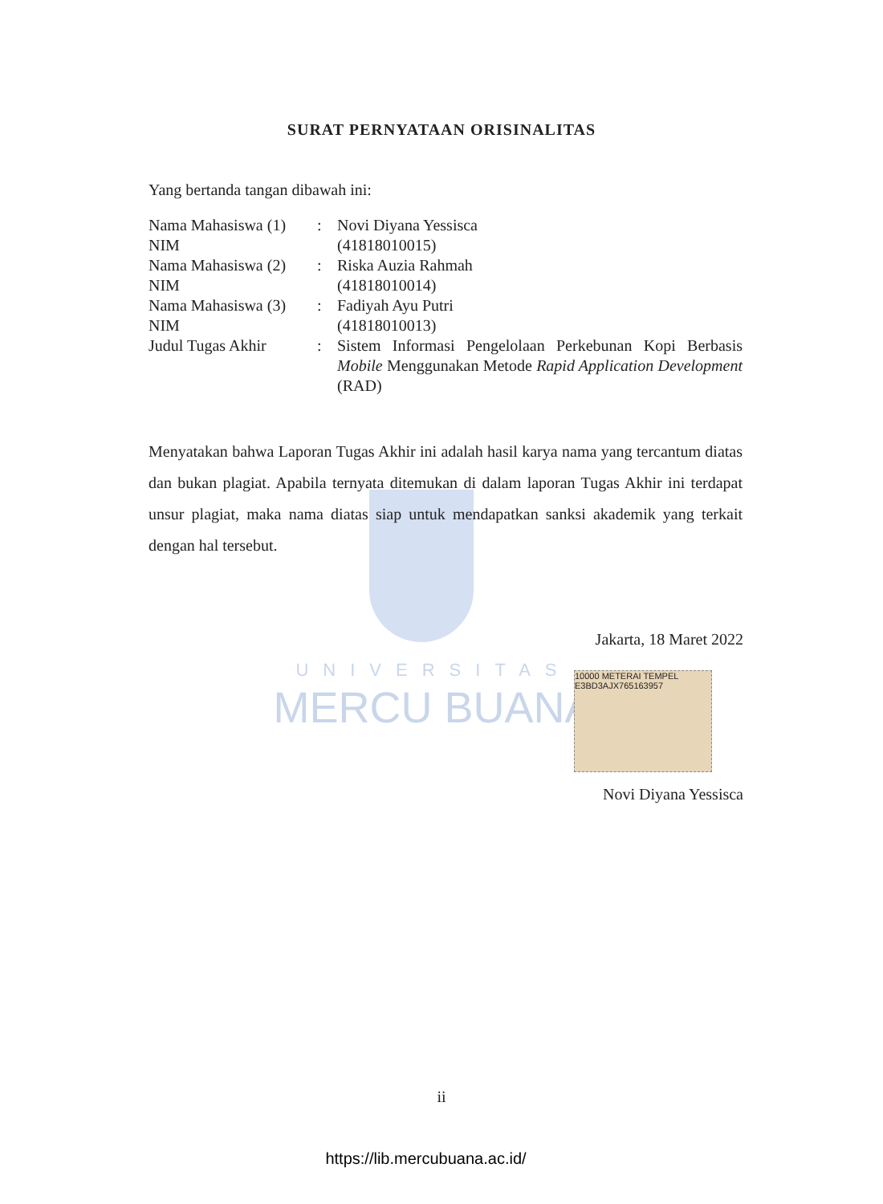SURAT PERNYATAAN ORISINALITAS
Yang bertanda tangan dibawah ini:
| Nama Mahasiswa (1) | : | Novi Diyana Yessisca |
| NIM | | (41818010015) |
| Nama Mahasiswa (2) | : | Riska Auzia Rahmah |
| NIM | | (41818010014) |
| Nama Mahasiswa (3) | : | Fadiyah Ayu Putri |
| NIM | | (41818010013) |
| Judul Tugas Akhir | : | Sistem Informasi Pengelolaan Perkebunan Kopi Berbasis Mobile Menggunakan Metode Rapid Application Development (RAD) |
Menyatakan bahwa Laporan Tugas Akhir ini adalah hasil karya nama yang tercantum diatas dan bukan plagiat. Apabila ternyata ditemukan di dalam laporan Tugas Akhir ini terdapat unsur plagiat, maka nama diatas siap untuk mendapatkan sanksi akademik yang terkait dengan hal tersebut.
UNIVERSITAS
MERCU BUANA
Jakarta, 18 Maret 2022
10000 METERAI TEMPEL E3BD3AJX765163957
Novi Diyana Yessisca
ii
https://lib.mercubuana.ac.id/